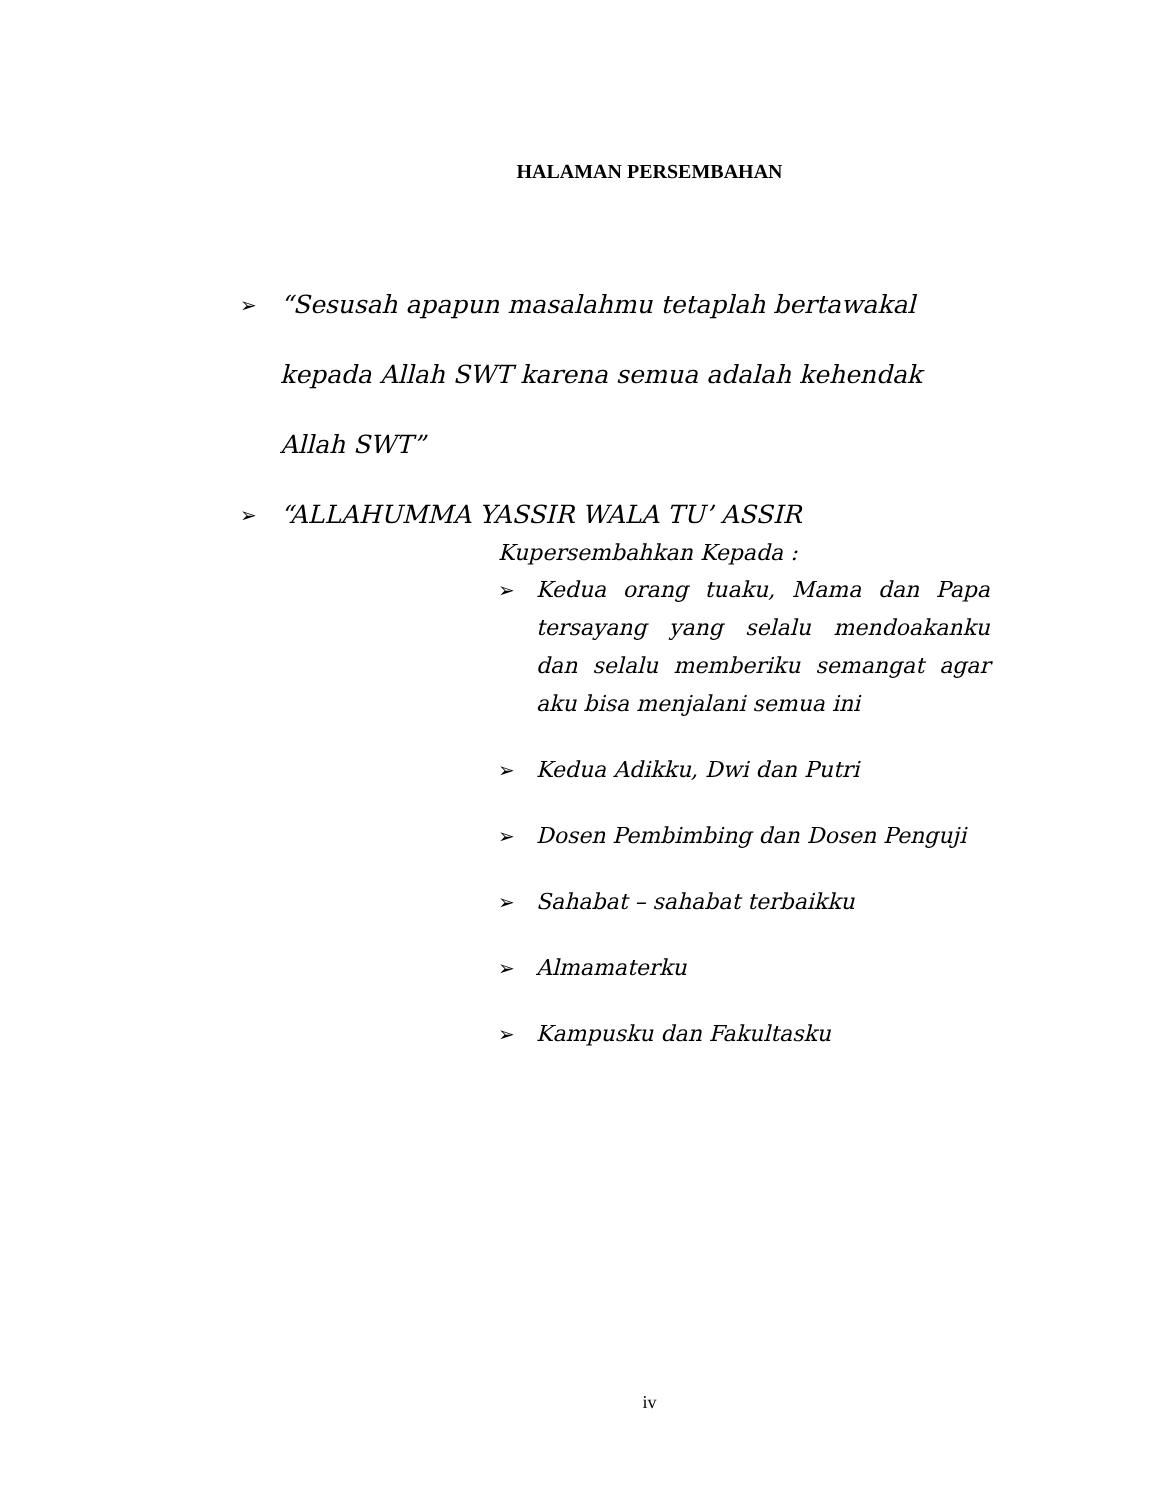HALAMAN PERSEMBAHAN
➢ “Sesusah apapun masalahmu tetaplah bertawakal kepada Allah SWT karena semua adalah kehendak Allah SWT”
➢ “ALLAHUMMA YASSIR WALA TU’ ASSIR
Kupersembahkan Kepada :
➢ Kedua orang tuaku, Mama dan Papa tersayang yang selalu mendoakanku dan selalu memberiku semangat agar aku bisa menjalani semua ini
➢ Kedua Adikku, Dwi dan Putri
➢ Dosen Pembimbing dan Dosen Penguji
➢ Sahabat – sahabat terbaikku
➢ Almamaterku
➢ Kampusku dan Fakultasku
iv